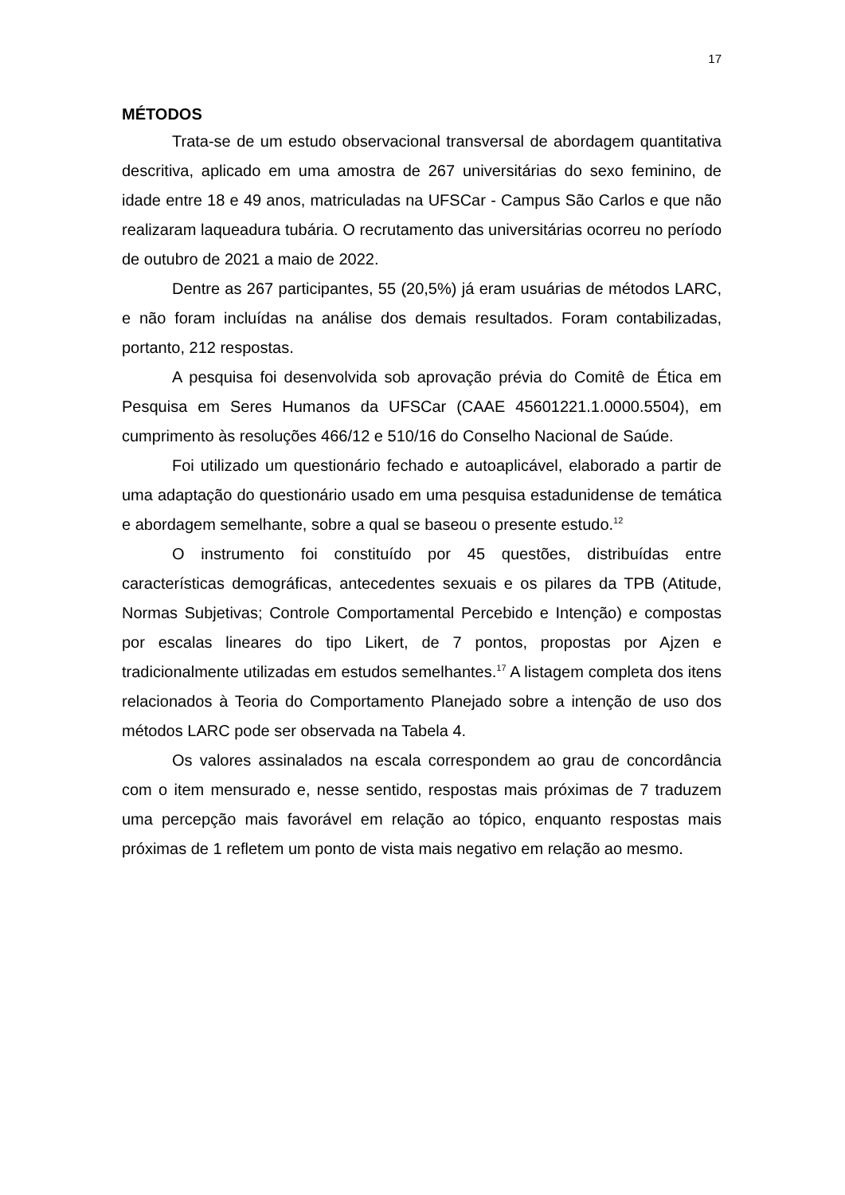17
MÉTODOS
Trata-se de um estudo observacional transversal de abordagem quantitativa descritiva, aplicado em uma amostra de 267 universitárias do sexo feminino, de idade entre 18 e 49 anos, matriculadas na UFSCar - Campus São Carlos e que não realizaram laqueadura tubária. O recrutamento das universitárias ocorreu no período de outubro de 2021 a maio de 2022.
Dentre as 267 participantes, 55 (20,5%) já eram usuárias de métodos LARC, e não foram incluídas na análise dos demais resultados. Foram contabilizadas, portanto, 212 respostas.
A pesquisa foi desenvolvida sob aprovação prévia do Comitê de Ética em Pesquisa em Seres Humanos da UFSCar (CAAE 45601221.1.0000.5504), em cumprimento às resoluções 466/12 e 510/16 do Conselho Nacional de Saúde.
Foi utilizado um questionário fechado e autoaplicável, elaborado a partir de uma adaptação do questionário usado em uma pesquisa estadunidense de temática e abordagem semelhante, sobre a qual se baseou o presente estudo.<sup>12</sup>
O instrumento foi constituído por 45 questões, distribuídas entre características demográficas, antecedentes sexuais e os pilares da TPB (Atitude, Normas Subjetivas; Controle Comportamental Percebido e Intenção) e compostas por escalas lineares do tipo Likert, de 7 pontos, propostas por Ajzen e tradicionalmente utilizadas em estudos semelhantes.<sup>17</sup> A listagem completa dos itens relacionados à Teoria do Comportamento Planejado sobre a intenção de uso dos métodos LARC pode ser observada na Tabela 4.
Os valores assinalados na escala correspondem ao grau de concordância com o item mensurado e, nesse sentido, respostas mais próximas de 7 traduzem uma percepção mais favorável em relação ao tópico, enquanto respostas mais próximas de 1 refletem um ponto de vista mais negativo em relação ao mesmo.